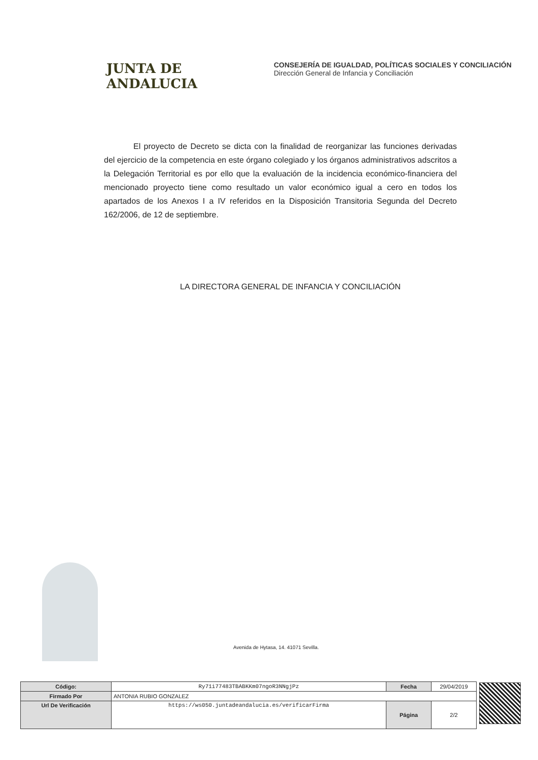JUNTA DE ANDALUCIA
CONSEJERÍA DE IGUALDAD, POLÍTICAS SOCIALES Y CONCILIACIÓN
Dirección General de Infancia y Conciliación
El proyecto de Decreto se dicta con la finalidad de reorganizar las funciones derivadas del ejercicio de la competencia en este órgano colegiado y los órganos administrativos adscritos a la Delegación Territorial es por ello que la evaluación de la incidencia económico-financiera del mencionado proyecto tiene como resultado un valor económico igual a cero en todos los apartados de los Anexos I a IV referidos en la Disposición Transitoria Segunda del Decreto 162/2006, de 12 de septiembre.
LA DIRECTORA GENERAL DE INFANCIA Y CONCILIACIÓN
Avenida de Hytasa, 14. 41071 Sevilla.
| Código: | Ry71i77483TBABKKm07ngoR3NNgjPz | Fecha | 29/04/2019 |
| Firmado Por | ANTONIA RUBIO GONZALEZ | | |
| Url De Verificación | https://ws050.juntadeandalucia.es/verificarFirma | Página | 2/2 |